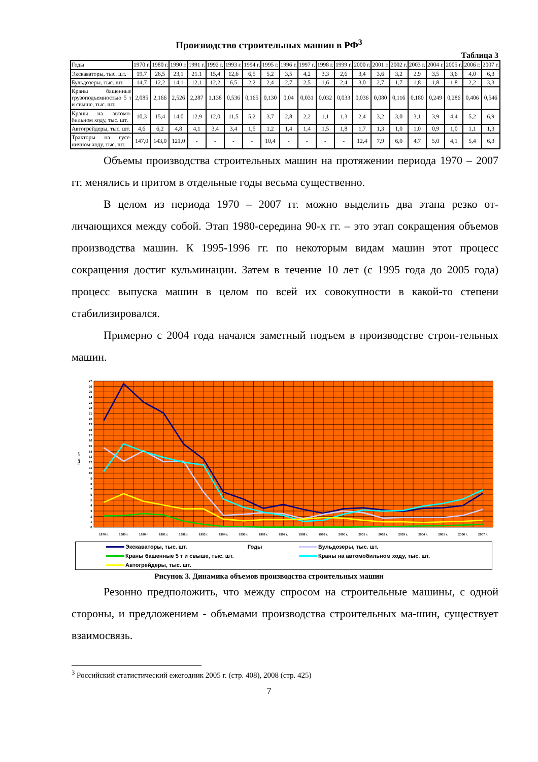Производство строительных машин в РФ<sup>3</sup>
Таблица 3
| Годы | 1970 г. | 1980 г. | 1990 г. | 1991 г. | 1992 г. | 1993 г. | 1994 г. | 1995 г. | 1996 г. | 1997 г. | 1998 г. | 1999 г. | 2000 г. | 2001 г. | 2002 г. | 2003 г. | 2004 г. | 2005 г. | 2006 г. | 2007 г. |
| --- | --- | --- | --- | --- | --- | --- | --- | --- | --- | --- | --- | --- | --- | --- | --- | --- | --- | --- | --- | --- |
| Экскаваторы, тыс. шт. | 19,7 | 26,5 | 23,1 | 21.1 | 15,4 | 12,6 | 6,5 | 5,2 | 3,5 | 4,2 | 3,3 | 2,6 | 3,4 | 3,6 | 3,2 | 2,9 | 3,5 | 3,6 | 4,0 | 6,3 |
| Бульдозеры, тыс. шт. | 14,7 | 12,2 | 14,1 | 12,1 | 12,2 | 6,5 | 2,2 | 2,4 | 2,7 | 2,5 | 1,6 | 2,4 | 3,0 | 2,7 | 1,7 | 1,8 | 1,8 | 1,8 | 2,2 | 3,3 |
| Краны башенные грузоподъемностью 5 т и свыше, тыс. шт. | 2,085 | 2,166 | 2,526 | 2,287 | 1,138 | 0,536 | 0,165 | 0,130 | 0,04 | 0,031 | 0,032 | 0,033 | 0,036 | 0,080 | 0,116 | 0,180 | 0,249 | 0,286 | 0,406 | 0,546 |
| Краны на автомо-бильном ходу, тыс. шт. | 10,3 | 15,4 | 14,0 | 12,9 | 12,0 | 11,5 | 5,2 | 3,7 | 2,8 | 2,2 | 1,1 | 1,3 | 2,4 | 3,2 | 3,0 | 3,1 | 3,9 | 4,4 | 5,2 | 6,9 |
| Автогрейдеры, тыс. шт. | 4,6 | 6,2 | 4,8 | 4,1 | 3,4 | 3,4 | 1,5 | 1,2 | 1,4 | 1,4 | 1,5 | 1,8 | 1,7 | 1,3 | 1,0 | 1,0 | 0,9 | 1,0 | 1,1 | 1,3 |
| Тракторы на гусе-ничном ходу, тыс. шт. | 147,0 | 143,0 | 121,0 | - | - | - | - | 10,4 | - | - | - | - | 12,4 | 7,9 | 6,0 | 4,7 | 5,0 | 4,1 | 5,4 | 6,3 |
Объемы производства строительных машин на протяжении периода 1970 – 2007 гг. менялись и притом в отдельные годы весьма существенно.
В целом из периода 1970 – 2007 гг. можно выделить два этапа резко от-личающихся между собой. Этап 1980-середина 90-х гг. – это этап сокращения объемов производства машин. К 1995-1996 гг. по некоторым видам машин этот процесс сокращения достиг кульминации. Затем в течение 10 лет (с 1995 года до 2005 года) процесс выпуска машин в целом по всей их совокупности в какой-то степени стабилизировался.
Примерно с 2004 года начался заметный подъем в производстве строи-тельных машин.
0
1
2
3
4
5
6
7
8
9
10
11
12
13
14
15
16
17
18
19
20
21
22
23
24
25
26
27
Тыс. шт.
1970 г.
1980 г.
1990 г.
1991 г.
1992 г.
1993 г.
1994 г.
1995 г.
1996 г.
1997 г.
1998 г.
1999 г.
2000 г.
2001 г.
2002 г.
2003 г.
2004 г.
2005 г.
2006 г.
2007 г.
Экскаваторы, тыс. шт. Годы
Бульдозеры, тыс. шт.
Краны башенные 5 т и свыше, тыс. шт.
Краны на автомобильном ходу, тыс. шт.
Автогрейдеры, тыс. шт.
Рисунок 3. Динамика объемов производства строительных машин
Резонно предположить, что между спросом на строительные машины, с одной стороны, и предложением - объемами производства строительных ма-шин, существует взаимосвязь.
<sup>3</sup> Российский статистический ежегодник 2005 г. (стр. 408), 2008 (стр. 425)
7